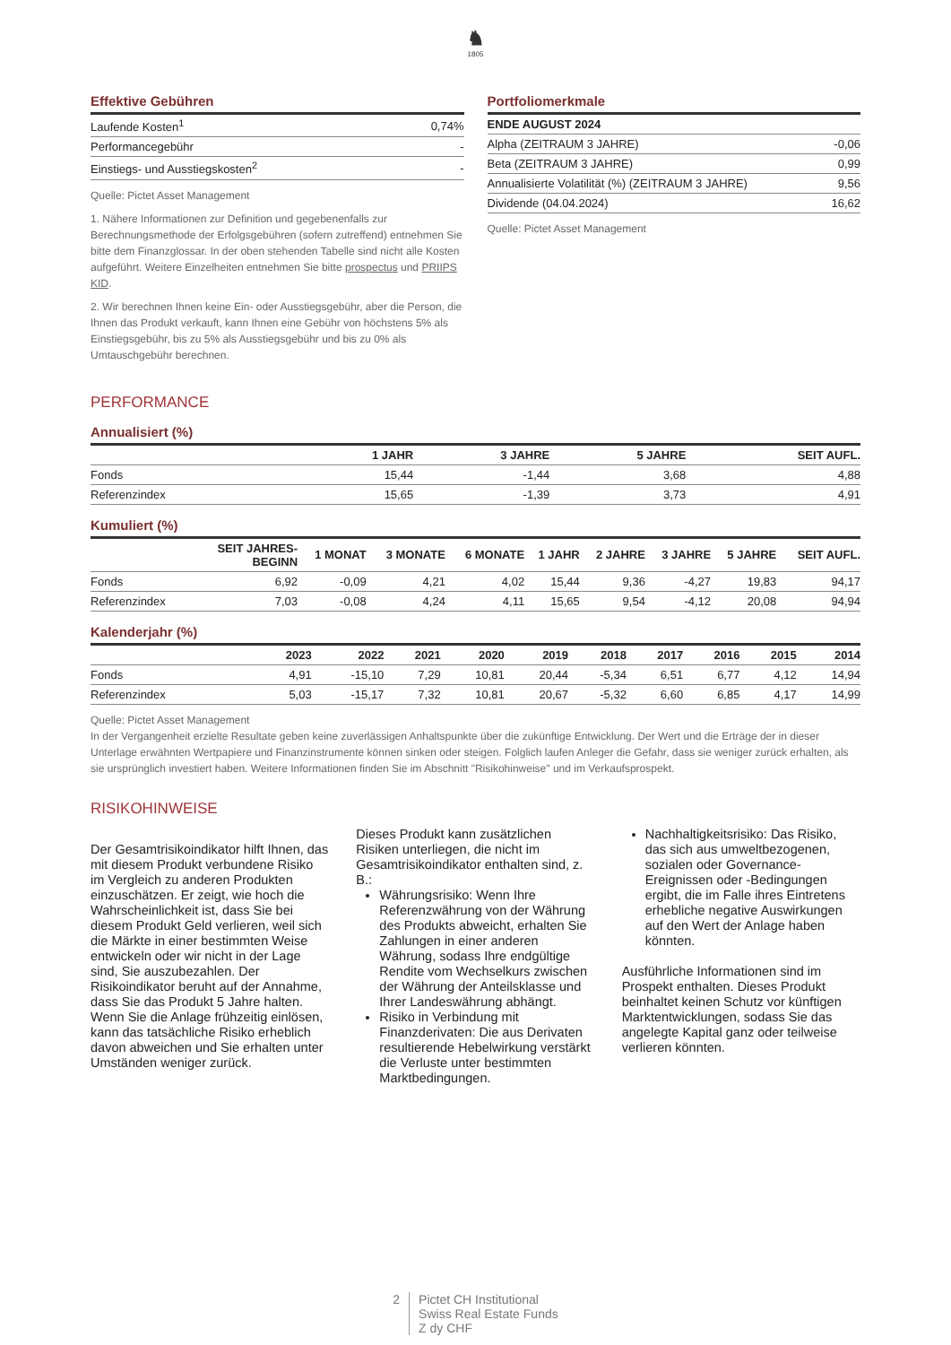♞
1805
Effektive Gebühren
| Laufende Kosten<sup>1</sup> | 0,74% |
| Performancegebühr | - |
| Einstiegs- und Ausstiegskosten<sup>2</sup> | - |
Quelle: Pictet Asset Management
1. Nähere Informationen zur Definition und gegebenenfalls zur Berechnungsmethode der Erfolgsgebühren (sofern zutreffend) entnehmen Sie bitte dem Finanzglossar. In der oben stehenden Tabelle sind nicht alle Kosten aufgeführt. Weitere Einzelheiten entnehmen Sie bitte prospectus und PRIIPS KID.
2. Wir berechnen Ihnen keine Ein- oder Ausstiegsgebühr, aber die Person, die Ihnen das Produkt verkauft, kann Ihnen eine Gebühr von höchstens 5% als Einstiegsgebühr, bis zu 5% als Ausstiegsgebühr und bis zu 0% als Umtauschgebühr berechnen.
Portfoliomerkmale
| ENDE AUGUST 2024 | |
| --- | --- |
| Alpha (ZEITRAUM 3 JAHRE) | -0,06 |
| Beta (ZEITRAUM 3 JAHRE) | 0,99 |
| Annualisierte Volatilität (%) (ZEITRAUM 3 JAHRE) | 9,56 |
| Dividende (04.04.2024) | 16,62 |
Quelle: Pictet Asset Management
PERFORMANCE
Annualisiert (%)
| | 1 JAHR | 3 JAHRE | 5 JAHRE | SEIT AUFL. |
| --- | --- | --- | --- | --- |
| Fonds | 15,44 | -1,44 | 3,68 | 4,88 |
| Referenzindex | 15,65 | -1,39 | 3,73 | 4,91 |
Kumuliert (%)
| | SEIT JAHRES- BEGINN | 1 MONAT | 3 MONATE | 6 MONATE | 1 JAHR | 2 JAHRE | 3 JAHRE | 5 JAHRE | SEIT AUFL. |
| --- | --- | --- | --- | --- | --- | --- | --- | --- | --- |
| Fonds | 6,92 | -0,09 | 4,21 | 4,02 | 15,44 | 9,36 | -4,27 | 19,83 | 94,17 |
| Referenzindex | 7,03 | -0,08 | 4,24 | 4,11 | 15,65 | 9,54 | -4,12 | 20,08 | 94,94 |
Kalenderjahr (%)
| | 2023 | 2022 | 2021 | 2020 | 2019 | 2018 | 2017 | 2016 | 2015 | 2014 |
| --- | --- | --- | --- | --- | --- | --- | --- | --- | --- | --- |
| Fonds | 4,91 | -15,10 | 7,29 | 10,81 | 20,44 | -5,34 | 6,51 | 6,77 | 4,12 | 14,94 |
| Referenzindex | 5,03 | -15,17 | 7,32 | 10,81 | 20,67 | -5,32 | 6,60 | 6,85 | 4,17 | 14,99 |
Quelle: Pictet Asset Management
In der Vergangenheit erzielte Resultate geben keine zuverlässigen Anhaltspunkte über die zukünftige Entwicklung. Der Wert und die Erträge der in dieser Unterlage erwähnten Wertpapiere und Finanzinstrumente können sinken oder steigen. Folglich laufen Anleger die Gefahr, dass sie weniger zurück erhalten, als sie ursprünglich investiert haben. Weitere Informationen finden Sie im Abschnitt "Risikohinweise" und im Verkaufsprospekt.
RISIKOHINWEISE
Der Gesamtrisikoindikator hilft Ihnen, das mit diesem Produkt verbundene Risiko im Vergleich zu anderen Produkten einzuschätzen. Er zeigt, wie hoch die Wahrscheinlichkeit ist, dass Sie bei diesem Produkt Geld verlieren, weil sich die Märkte in einer bestimmten Weise entwickeln oder wir nicht in der Lage sind, Sie auszubezahlen. Der Risikoindikator beruht auf der Annahme, dass Sie das Produkt 5 Jahre halten. Wenn Sie die Anlage frühzeitig einlösen, kann das tatsächliche Risiko erheblich davon abweichen und Sie erhalten unter Umständen weniger zurück.
Dieses Produkt kann zusätzlichen Risiken unterliegen, die nicht im Gesamtrisikoindikator enthalten sind, z. B.:
Währungsrisiko: Wenn Ihre Referenzwährung von der Währung des Produkts abweicht, erhalten Sie Zahlungen in einer anderen Währung, sodass Ihre endgültige Rendite vom Wechselkurs zwischen der Währung der Anteilsklasse und Ihrer Landeswährung abhängt.
Risiko in Verbindung mit Finanzderivaten: Die aus Derivaten resultierende Hebelwirkung verstärkt die Verluste unter bestimmten Marktbedingungen.
Nachhaltigkeitsrisiko: Das Risiko, das sich aus umweltbezogenen, sozialen oder Governance-Ereignissen oder -Bedingungen ergibt, die im Falle ihres Eintretens erhebliche negative Auswirkungen auf den Wert der Anlage haben könnten.
Ausführliche Informationen sind im Prospekt enthalten. Dieses Produkt beinhaltet keinen Schutz vor künftigen Marktentwicklungen, sodass Sie das angelegte Kapital ganz oder teilweise verlieren könnten.
2 Pictet CH Institutional
Swiss Real Estate Funds
Z dy CHF